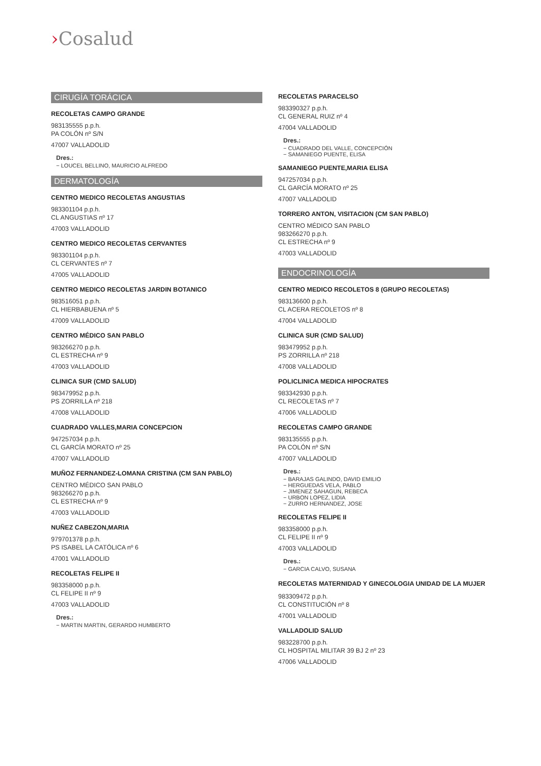›Cosalud
CIRUGÍA TORÁCICA
RECOLETAS CAMPO GRANDE
983135555 p.p.h.
PA COLÓN nº S/N
47007 VALLADOLID
Dres.:
− LOUCEL BELLINO, MAURICIO ALFREDO
DERMATOLOGÍA
CENTRO MEDICO RECOLETAS ANGUSTIAS
983301104 p.p.h.
CL ANGUSTIAS nº 17
47003 VALLADOLID
CENTRO MEDICO RECOLETAS CERVANTES
983301104 p.p.h.
CL CERVANTES nº 7
47005 VALLADOLID
CENTRO MEDICO RECOLETAS JARDIN BOTANICO
983516051 p.p.h.
CL HIERBABUENA nº 5
47009 VALLADOLID
CENTRO MÉDICO SAN PABLO
983266270 p.p.h.
CL ESTRECHA nº 9
47003 VALLADOLID
CLINICA SUR (CMD SALUD)
983479952 p.p.h.
PS ZORRILLA nº 218
47008 VALLADOLID
CUADRADO VALLES,MARIA CONCEPCION
947257034 p.p.h.
CL GARCÍA MORATO nº 25
47007 VALLADOLID
MUÑOZ FERNANDEZ-LOMANA CRISTINA (CM SAN PABLO)
CENTRO MÉDICO SAN PABLO
983266270 p.p.h.
CL ESTRECHA nº 9
47003 VALLADOLID
NUÑEZ CABEZON,MARIA
979701378 p.p.h.
PS ISABEL LA CATÓLICA nº 6
47001 VALLADOLID
RECOLETAS FELIPE II
983358000 p.p.h.
CL FELIPE II nº 9
47003 VALLADOLID
Dres.:
− MARTIN MARTIN, GERARDO HUMBERTO
RECOLETAS PARACELSO
983390327 p.p.h.
CL GENERAL RUIZ nº 4
47004 VALLADOLID
Dres.:
− CUADRADO DEL VALLE, CONCEPCIÓN
− SAMANIEGO PUENTE, ELISA
SAMANIEGO PUENTE,MARIA ELISA
947257034 p.p.h.
CL GARCÍA MORATO nº 25
47007 VALLADOLID
TORRERO ANTON, VISITACION (CM SAN PABLO)
CENTRO MÉDICO SAN PABLO
983266270 p.p.h.
CL ESTRECHA nº 9
47003 VALLADOLID
ENDOCRINOLOGÍA
CENTRO MEDICO RECOLETOS 8 (GRUPO RECOLETAS)
983136600 p.p.h.
CL ACERA RECOLETOS nº 8
47004 VALLADOLID
CLINICA SUR (CMD SALUD)
983479952 p.p.h.
PS ZORRILLA nº 218
47008 VALLADOLID
POLICLINICA MEDICA HIPOCRATES
983342930 p.p.h.
CL RECOLETAS nº 7
47006 VALLADOLID
RECOLETAS CAMPO GRANDE
983135555 p.p.h.
PA COLÓN nº S/N
47007 VALLADOLID
Dres.:
− BARAJAS GALINDO, DAVID EMILIO
− HERGUEDAS VELA, PABLO
− JIMENEZ SAHAGUN, REBECA
− URBON LOPEZ, LIDIA
− ZURRO HERNANDEZ, JOSE
RECOLETAS FELIPE II
983358000 p.p.h.
CL FELIPE II nº 9
47003 VALLADOLID
Dres.:
− GARCIA CALVO, SUSANA
RECOLETAS MATERNIDAD Y GINECOLOGIA UNIDAD DE LA MUJER
983309472 p.p.h.
CL CONSTITUCIÓN nº 8
47001 VALLADOLID
VALLADOLID SALUD
983228700 p.p.h.
CL HOSPITAL MILITAR 39 BJ 2 nº 23
47006 VALLADOLID